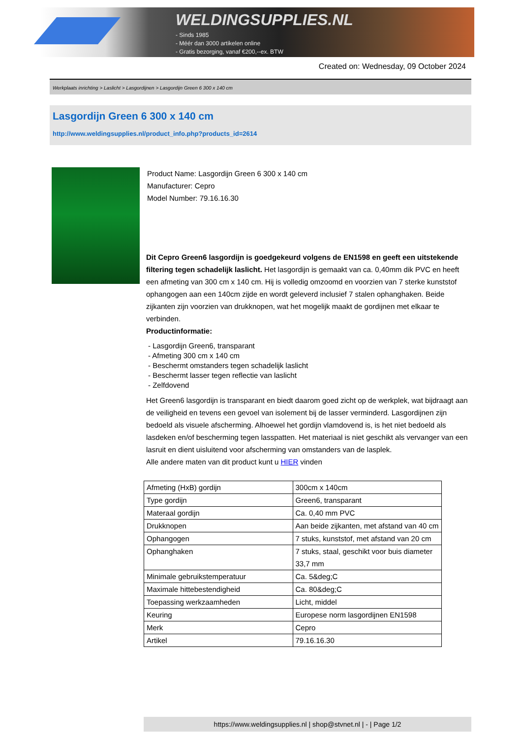WELDINGSUPPLIES.NL
- Sinds 1985
- Méér dan 3000 artikelen online
- Gratis bezorging, vanaf €200,--ex. BTW
Created on: Wednesday, 09 October 2024
Werkplaats inrichting > Laslicht > Lasgordijnen > Lasgordijn Green 6 300 x 140 cm
Lasgordijn Green 6 300 x 140 cm
http://www.weldingsupplies.nl/product_info.php?products_id=2614
Product Name: Lasgordijn Green 6 300 x 140 cm
Manufacturer: Cepro
Model Number: 79.16.16.30
Dit Cepro Green6 lasgordijn is goedgekeurd volgens de EN1598 en geeft een uitstekende filtering tegen schadelijk laslicht. Het lasgordijn is gemaakt van ca. 0,40mm dik PVC en heeft een afmeting van 300 cm x 140 cm. Hij is volledig omzoomd en voorzien van 7 sterke kunststof ophangogen aan een 140cm zijde en wordt geleverd inclusief 7 stalen ophanghaken. Beide zijkanten zijn voorzien van drukknopen, wat het mogelijk maakt de gordijnen met elkaar te verbinden.
Productinformatie:
- Lasgordijn Green6, transparant
- Afmeting 300 cm x 140 cm
- Beschermt omstanders tegen schadelijk laslicht
- Beschermt lasser tegen reflectie van laslicht
- Zelfdovend
Het Green6 lasgordijn is transparant en biedt daarom goed zicht op de werkplek, wat bijdraagt aan de veiligheid en tevens een gevoel van isolement bij de lasser verminderd. Lasgordijnen zijn bedoeld als visuele afscherming. Alhoewel het gordijn vlamdovend is, is het niet bedoeld als lasdeken en/of bescherming tegen lasspatten. Het materiaal is niet geschikt als vervanger van een lasruit en dient uisluitend voor afscherming van omstanders van de lasplek.
Alle andere maten van dit product kunt u HIER vinden
| Afmeting (HxB) gordijn | 300cm x 140cm |
| Type gordijn | Green6, transparant |
| Materaal gordijn | Ca. 0,40 mm PVC |
| Drukknopen | Aan beide zijkanten, met afstand van 40 cm |
| Ophangogen | 7 stuks, kunststof, met afstand van 20 cm |
| Ophanghaken | 7 stuks, staal, geschikt voor buis diameter 33,7 mm |
| Minimale gebruikstemperatuur | Ca. 5&deg;C |
| Maximale hittebestendigheid | Ca. 80&deg;C |
| Toepassing werkzaamheden | Licht, middel |
| Keuring | Europese norm lasgordijnen EN1598 |
| Merk | Cepro |
| Artikel | 79.16.16.30 |
https://www.weldingsupplies.nl | shop@stvnet.nl | - | Page 1/2